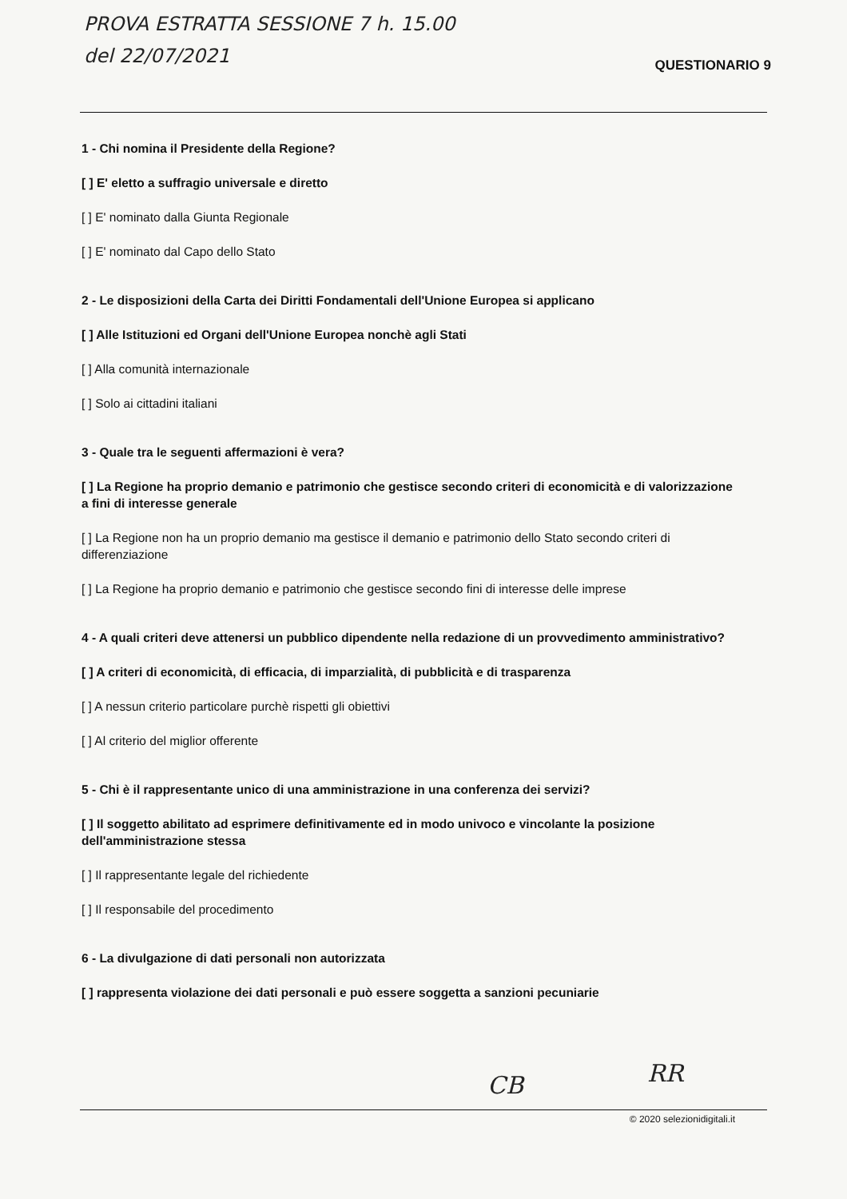PROVA ESTRATTA SESSIONE 7 h. 15.00
del 22/07/2021
QUESTIONARIO 9
1 - Chi nomina il Presidente della Regione?
[ ] E' eletto a suffragio universale e diretto
[ ] E' nominato dalla Giunta Regionale
[ ] E' nominato dal Capo dello Stato
2 - Le disposizioni della Carta dei Diritti Fondamentali dell'Unione Europea si applicano
[ ] Alle Istituzioni ed Organi dell'Unione Europea nonchè agli Stati
[ ] Alla comunità internazionale
[ ] Solo ai cittadini italiani
3 - Quale tra le seguenti affermazioni è vera?
[ ] La Regione ha proprio demanio e patrimonio che gestisce secondo criteri di economicità e di valorizzazione a fini di interesse generale
[ ] La Regione non ha un proprio demanio ma gestisce il demanio e patrimonio dello Stato secondo criteri di differenziazione
[ ] La Regione ha proprio demanio e patrimonio che gestisce secondo fini di interesse delle imprese
4 - A quali criteri deve attenersi un pubblico dipendente nella redazione di un provvedimento amministrativo?
[ ] A criteri di economicità, di efficacia, di imparzialità, di pubblicità e di trasparenza
[ ] A nessun criterio particolare purchè rispetti gli obiettivi
[ ] Al criterio del miglior offerente
5 - Chi è il rappresentante unico di una amministrazione in una conferenza dei servizi?
[ ] Il soggetto abilitato ad esprimere definitivamente ed in modo univoco e vincolante la posizione dell'amministrazione stessa
[ ] Il rappresentante legale del richiedente
[ ] Il responsabile del procedimento
6 - La divulgazione di dati personali non autorizzata
[ ] rappresenta violazione dei dati personali e può essere soggetta a sanzioni pecuniarie
CB RR
© 2020 selezionidigitali.it